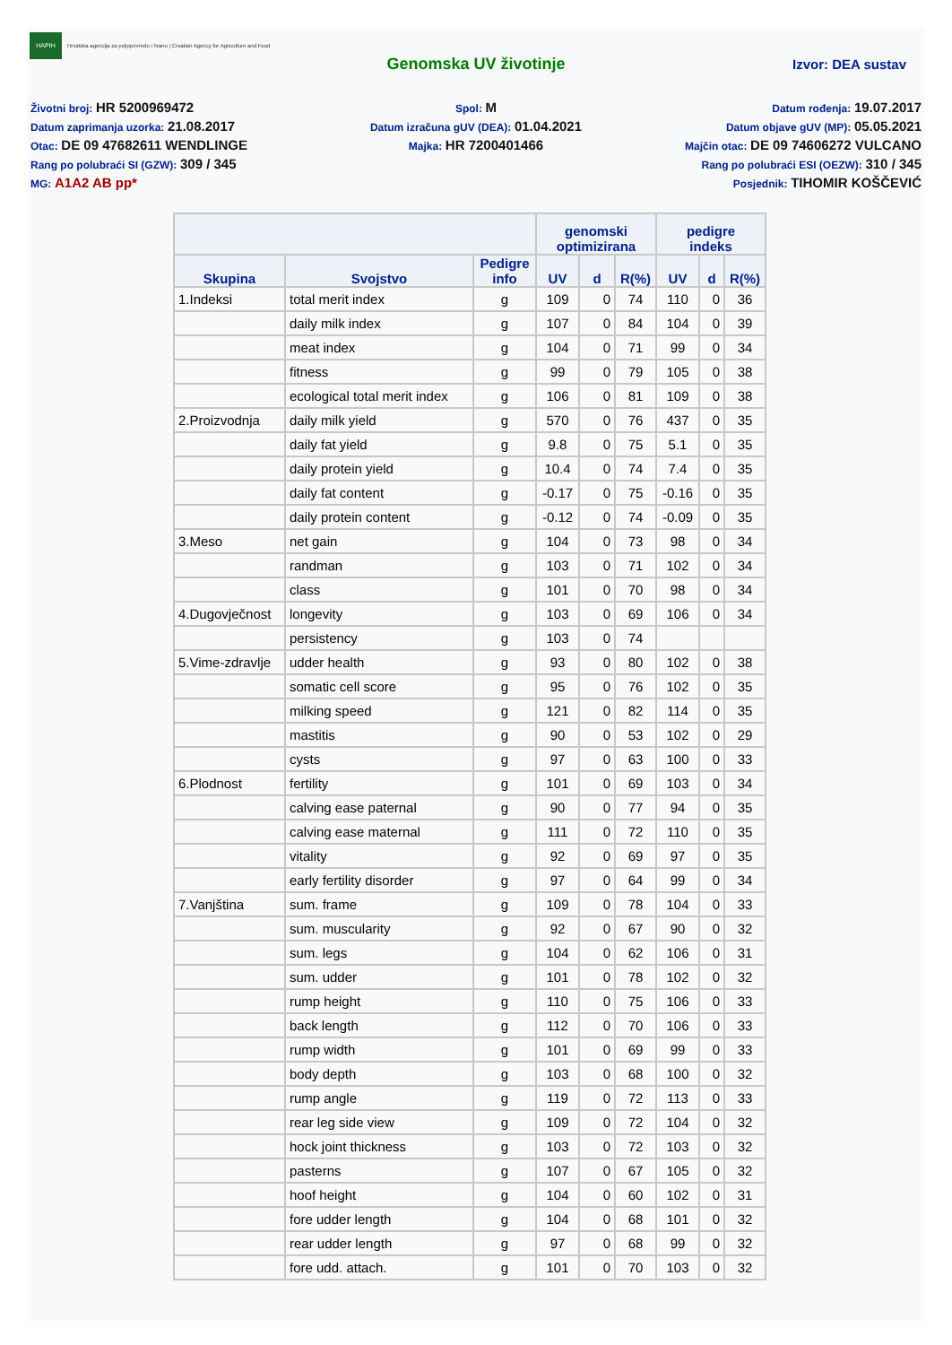HAPIH
Hrvatska agencija za poljoprivredu i hranu | Croatian Agency for Agriculture and Food
Genomska UV životinje Izvor: DEA sustav
Životni broj: HR 5200969472
Datum zaprimanja uzorka: 21.08.2017
Otac: DE 09 47682611 WENDLINGE
Rang po polubraći SI (GZW): 309 / 345
MG: A1A2 AB pp*
Spol: M
Datum izračuna gUV (DEA): 01.04.2021
Majka: HR 7200401466
Datum rođenja: 19.07.2017
Datum objave gUV (MP): 05.05.2021
Majčin otac: DE 09 74606272 VULCANO
Rang po polubraći ESI (OEZW): 310 / 345
Posjednik: TIHOMIR KOŠČEVIĆ
| | | | genomski optimizirana | | | pedigre indeks | | |
| --- | --- | --- | --- | --- | --- | --- | --- | --- |
| Skupina | Svojstvo | Pedigre info | UV | d | R(%) | UV | d | R(%) |
| 1.Indeksi | total merit index | g | 109 | 0 | 74 | 110 | 0 | 36 |
| | daily milk index | g | 107 | 0 | 84 | 104 | 0 | 39 |
| | meat index | g | 104 | 0 | 71 | 99 | 0 | 34 |
| | fitness | g | 99 | 0 | 79 | 105 | 0 | 38 |
| | ecological total merit index | g | 106 | 0 | 81 | 109 | 0 | 38 |
| 2.Proizvodnja | daily milk yield | g | 570 | 0 | 76 | 437 | 0 | 35 |
| | daily fat yield | g | 9.8 | 0 | 75 | 5.1 | 0 | 35 |
| | daily protein yield | g | 10.4 | 0 | 74 | 7.4 | 0 | 35 |
| | daily fat content | g | -0.17 | 0 | 75 | -0.16 | 0 | 35 |
| | daily protein content | g | -0.12 | 0 | 74 | -0.09 | 0 | 35 |
| 3.Meso | net gain | g | 104 | 0 | 73 | 98 | 0 | 34 |
| | randman | g | 103 | 0 | 71 | 102 | 0 | 34 |
| | class | g | 101 | 0 | 70 | 98 | 0 | 34 |
| 4.Dugovječnost | longevity | g | 103 | 0 | 69 | 106 | 0 | 34 |
| | persistency | g | 103 | 0 | 74 | | | |
| 5.Vime-zdravlje | udder health | g | 93 | 0 | 80 | 102 | 0 | 38 |
| | somatic cell score | g | 95 | 0 | 76 | 102 | 0 | 35 |
| | milking speed | g | 121 | 0 | 82 | 114 | 0 | 35 |
| | mastitis | g | 90 | 0 | 53 | 102 | 0 | 29 |
| | cysts | g | 97 | 0 | 63 | 100 | 0 | 33 |
| 6.Plodnost | fertility | g | 101 | 0 | 69 | 103 | 0 | 34 |
| | calving ease paternal | g | 90 | 0 | 77 | 94 | 0 | 35 |
| | calving ease maternal | g | 111 | 0 | 72 | 110 | 0 | 35 |
| | vitality | g | 92 | 0 | 69 | 97 | 0 | 35 |
| | early fertility disorder | g | 97 | 0 | 64 | 99 | 0 | 34 |
| 7.Vanjština | sum. frame | g | 109 | 0 | 78 | 104 | 0 | 33 |
| | sum. muscularity | g | 92 | 0 | 67 | 90 | 0 | 32 |
| | sum. legs | g | 104 | 0 | 62 | 106 | 0 | 31 |
| | sum. udder | g | 101 | 0 | 78 | 102 | 0 | 32 |
| | rump height | g | 110 | 0 | 75 | 106 | 0 | 33 |
| | back length | g | 112 | 0 | 70 | 106 | 0 | 33 |
| | rump width | g | 101 | 0 | 69 | 99 | 0 | 33 |
| | body depth | g | 103 | 0 | 68 | 100 | 0 | 32 |
| | rump angle | g | 119 | 0 | 72 | 113 | 0 | 33 |
| | rear leg side view | g | 109 | 0 | 72 | 104 | 0 | 32 |
| | hock joint thickness | g | 103 | 0 | 72 | 103 | 0 | 32 |
| | pasterns | g | 107 | 0 | 67 | 105 | 0 | 32 |
| | hoof height | g | 104 | 0 | 60 | 102 | 0 | 31 |
| | fore udder length | g | 104 | 0 | 68 | 101 | 0 | 32 |
| | rear udder length | g | 97 | 0 | 68 | 99 | 0 | 32 |
| | fore udd. attach. | g | 101 | 0 | 70 | 103 | 0 | 32 |